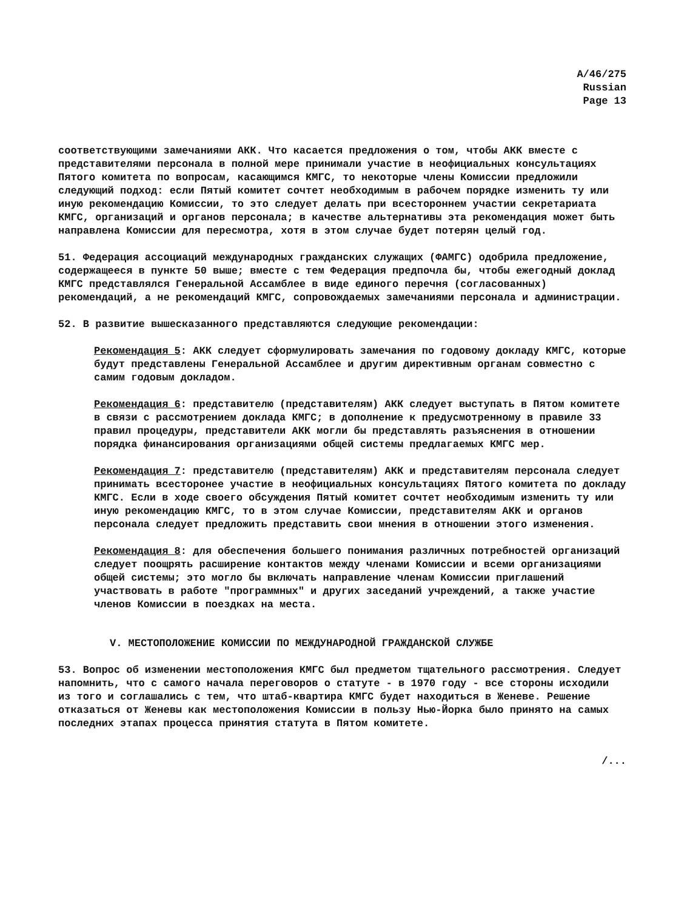A/46/275
Russian
Page 13
соответствующими замечаниями АКК. Что касается предложения о том, чтобы АКК вместе с представителями персонала в полной мере принимали участие в неофициальных консультациях Пятого комитета по вопросам, касающимся КМГС, то некоторые члены Комиссии предложили следующий подход: если Пятый комитет сочтет необходимым в рабочем порядке изменить ту или иную рекомендацию Комиссии, то это следует делать при всестороннем участии секретариата КМГС, организаций и органов персонала; в качестве альтернативы эта рекомендация может быть направлена Комиссии для пересмотра, хотя в этом случае будет потерян целый год.
51. Федерация ассоциаций международных гражданских служащих (ФАМГС) одобрила предложение, содержащееся в пункте 50 выше; вместе с тем Федерация предпочла бы, чтобы ежегодный доклад КМГС представлялся Генеральной Ассамблее в виде единого перечня (согласованных) рекомендаций, а не рекомендаций КМГС, сопровождаемых замечаниями персонала и администрации.
52. В развитие вышесказанного представляются следующие рекомендации:
Рекомендация 5: АКК следует сформулировать замечания по годовому докладу КМГС, которые будут представлены Генеральной Ассамблее и другим директивным органам совместно с самим годовым докладом.
Рекомендация 6: представителю (представителям) АКК следует выступать в Пятом комитете в связи с рассмотрением доклада КМГС; в дополнение к предусмотренному в правиле 33 правил процедуры, представители АКК могли бы представлять разъяснения в отношении порядка финансирования организациями общей системы предлагаемых КМГС мер.
Рекомендация 7: представителю (представителям) АКК и представителям персонала следует принимать всесторонее участие в неофициальных консультациях Пятого комитета по докладу КМГС. Если в ходе своего обсуждения Пятый комитет сочтет необходимым изменить ту или иную рекомендацию КМГС, то в этом случае Комиссии, представителям АКК и органов персонала следует предложить представить свои мнения в отношении этого изменения.
Рекомендация 8: для обеспечения большего понимания различных потребностей организаций следует поощрять расширение контактов между членами Комиссии и всеми организациями общей системы; это могло бы включать направление членам Комиссии приглашений участвовать в работе "программных" и других заседаний учреждений, а также участие членов Комиссии в поездках на места.
V. МЕСТОПОЛОЖЕНИЕ КОМИССИИ ПО МЕЖДУНАРОДНОЙ ГРАЖДАНСКОЙ СЛУЖБЕ
53. Вопрос об изменении местоположения КМГС был предметом тщательного рассмотрения. Следует напомнить, что с самого начала переговоров о статуте - в 1970 году - все стороны исходили из того и соглашались с тем, что штаб-квартира КМГС будет находиться в Женеве. Решение отказаться от Женевы как местоположения Комиссии в пользу Нью-Йорка было принято на самых последних этапах процесса принятия статута в Пятом комитете.
/...